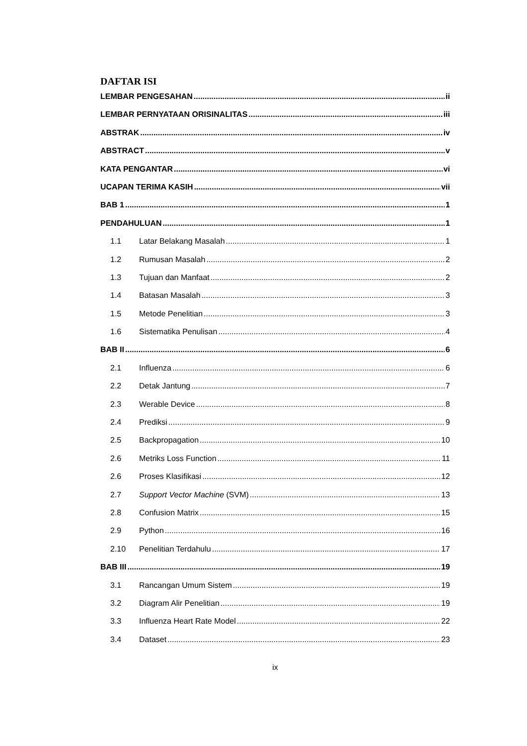DAFTAR ISI
LEMBAR PENGESAHAN ii
LEMBAR PERNYATAAN ORISINALITAS iii
ABSTRAK iv
ABSTRACT v
KATA PENGANTAR vi
UCAPAN TERIMA KASIH vii
BAB 1 1
PENDAHULUAN 1
1.1 Latar Belakang Masalah 1
1.2 Rumusan Masalah 2
1.3 Tujuan dan Manfaat 2
1.4 Batasan Masalah 3
1.5 Metode Penelitian 3
1.6 Sistematika Penulisan 4
BAB II 6
2.1 Influenza 6
2.2 Detak Jantung 7
2.3 Werable Device 8
2.4 Prediksi 9
2.5 Backpropagation 10
2.6 Metriks Loss Function 11
2.6 Proses Klasifikasi 12
2.7 Support Vector Machine (SVM) 13
2.8 Confusion Matrix 15
2.9 Python 16
2.10 Penelitian Terdahulu 17
BAB III 19
3.1 Rancangan Umum Sistem 19
3.2 Diagram Alir Penelitian 19
3.3 Influenza Heart Rate Model 22
3.4 Dataset 23
ix